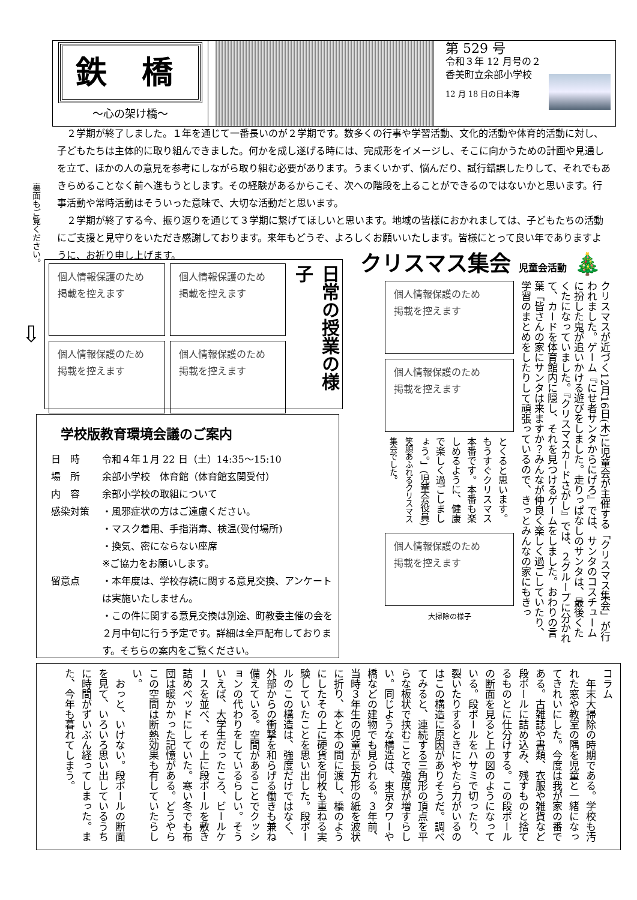鉄 橋
〜心の架け橋〜
第 529 号
令和３年 12 月号の２
香美町立余部小学校
12 月 18 日の日本海
２学期が終了しました。１年を通じて一番長いのが２学期です。数多くの行事や学習活動、文化的活動や体育的活動に対し、子どもたちは主体的に取り組んできました。何かを成し遂げる時には、完成形をイメージし、そこに向かうための計画や見通しを立て、ほかの人の意見を参考にしながら取り組む必要があります。うまくいかず、悩んだり、試行錯誤したりして、それでもあきらめることなく前へ進もうとします。その経験があるからこそ、次への階段を上ることができるのではないかと思います。行事活動や常時活動はそういった意味で、大切な活動だと思います。
２学期が終了する今、振り返りを通じて３学期に繋げてほしいと思います。地域の皆様におかれましては、子どもたちの活動にご支援と見守りをいただき感謝しております。来年もどうぞ、よろしくお願いいたします。皆様にとって良い年でありますように、お祈り申し上げます。
裏面もご覧ください。
⇩
個人情報保護のため
掲載を控えます
個人情報保護のため
掲載を控えます
個人情報保護のため
掲載を控えます
個人情報保護のため
掲載を控えます
日常の授業の様子
クリスマス集会 児童会活動 🎄
クリスマスが近づく12月16日(木)に児童会が主催する「クリスマス集会」が行われました。ゲーム『にせ者サンタからにげろ』では、サンタのコスチュームに扮した鬼が追いかける遊びをしました。走りっぱなしのサンタは、最後くたくたになっていました。『クリスマスカードさがし』では、２グループに分かれて、カードを体育館内に隠し、それを見つけるゲームをしました。おわりの言葉「皆さんの家にサンタは来ますか？みんなが仲良く楽しく過ごしていたり、学習のまとめをしたりして頑張っているので、きっとみんなの家にもきっ
個人情報保護のため
掲載を控えます
個人情報保護のため
掲載を控えます
とくると思います。もうすぐクリスマス本番です。本番も楽しめるように、健康で楽しく過ごしましょう。」(児童会役員) 笑顔あふれるクリスマス集会でした。
個人情報保護のため
掲載を控えます
大掃除の様子
学校版教育環境会議のご案内
| 日 時 | 令和４年１月 22 日（土）14:35〜15:10 |
| 場 所 | 余部小学校 体育館（体育館玄関受付） |
| 内 容 | 余部小学校の取組について |
| 感染対策 | ・風邪症状の方はご遠慮ください。 ・マスク着用、手指消毒、検温(受付場所) ・換気、密にならない座席 ※ご協力をお願いします。 |
| 留意点 | ・本年度は、学校存続に関する意見交換、アンケートは実施いたしません。 ・この件に関する意見交換は別途、町教委主催の会を２月中旬に行う予定です。詳細は全戸配布しております。そちらの案内をご覧ください。 |
コラム
　年末大掃除の時期である。学校も汚れた窓や教室の隅を児童と一緒になってきれいにした。今度は我が家の番である。古雑誌や書類、衣服や雑貨など段ボールに詰め込み、残すものと捨てるものとに仕分けする。この段ボールの断面を見ると上の図のようになっている。段ボールをハサミで切ったり、裂いたりするときにやたら力がいるのはこの構造に原因がありそうだ。調べてみると、連続する三角形の頂点を平らな板状で挟むことで強度が増すらしい。同じような構造は、東京タワーや橋などの建物でも見られる。３年前、当時３年生の児童が長方形の紙を波状に折り、本と本の間に渡し、橋のようにしたその上に硬貨を何枚も重ねる実験していたことを思い出した。段ボールのこの構造は、強度だけではなく、外部からの衝撃を和らげる働きも兼ね備えている。空間があることでクッションの代わりをしているらしい。そういえば、大学生だったころ、ビールケースを並べ、その上に段ボールを敷き詰めベッドにしていた。寒い冬でも布団は暖かかった記憶がある。どうやらこの空間は断熱効果も有していたらしい。
　おっと、いけない。段ボールの断面を見て、いろいろ思い出しているうちに時間がずいぶん経ってしまった。また、今年も暮れてしまう。